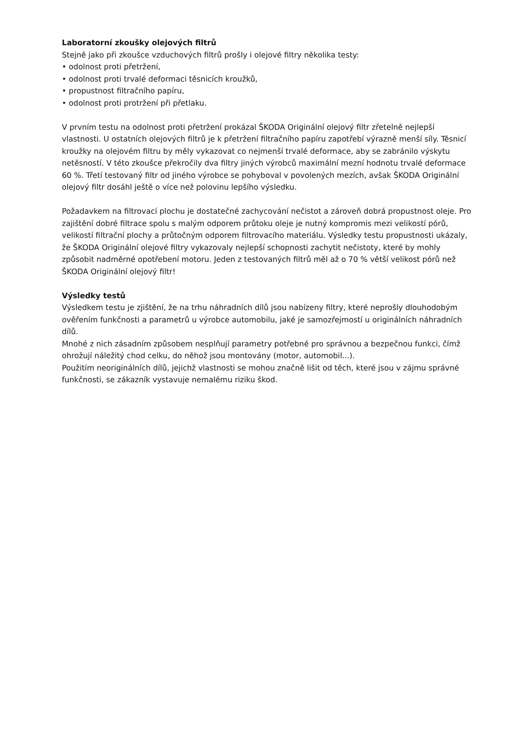Laboratorní zkoušky olejových filtrů
Stejně jako při zkoušce vzduchových filtrů prošly i olejové filtry několika testy:
• odolnost proti přetržení,
• odolnost proti trvalé deformaci těsnicích kroužků,
• propustnost filtračního papíru,
• odolnost proti protržení při přetlaku.
V prvním testu na odolnost proti přetržení prokázal ŠKODA Originální olejový filtr zřetelně nejlepší vlastnosti. U ostatních olejových filtrů je k přetržení filtračního papíru zapotřebí výrazně menší síly. Těsnicí kroužky na olejovém filtru by měly vykazovat co nejmenší trvalé deformace, aby se zabránilo výskytu netěsností. V této zkoušce překročily dva filtry jiných výrobců maximální mezní hodnotu trvalé deformace 60 %. Třetí testovaný filtr od jiného výrobce se pohyboval v povolených mezích, avšak ŠKODA Originální olejový filtr dosáhl ještě o více než polovinu lepšího výsledku.
Požadavkem na filtrovací plochu je dostatečné zachycování nečistot a zároveň dobrá propustnost oleje. Pro zajištění dobré filtrace spolu s malým odporem průtoku oleje je nutný kompromis mezi velikostí pórů, velikostí filtrační plochy a průtočným odporem filtrovacího materiálu. Výsledky testu propustnosti ukázaly, že ŠKODA Originální olejové filtry vykazovaly nejlepší schopnosti zachytit nečistoty, které by mohly způsobit nadměrné opotřebení motoru. Jeden z testovaných filtrů měl až o 70 % větší velikost pórů než ŠKODA Originální olejový filtr!
Výsledky testů
Výsledkem testu je zjištění, že na trhu náhradních dílů jsou nabízeny filtry, které neprošly dlouhodobým ověřením funkčnosti a parametrů u výrobce automobilu, jaké je samozřejmostí u originálních náhradních dílů.
Mnohé z nich zásadním způsobem nesplňují parametry potřebné pro správnou a bezpečnou funkci, čímž ohrožují náležitý chod celku, do něhož jsou montovány (motor, automobil...).
Použitím neoriginálních dílů, jejichž vlastnosti se mohou značně lišit od těch, které jsou v zájmu správné funkčnosti, se zákazník vystavuje nemalému riziku škod.